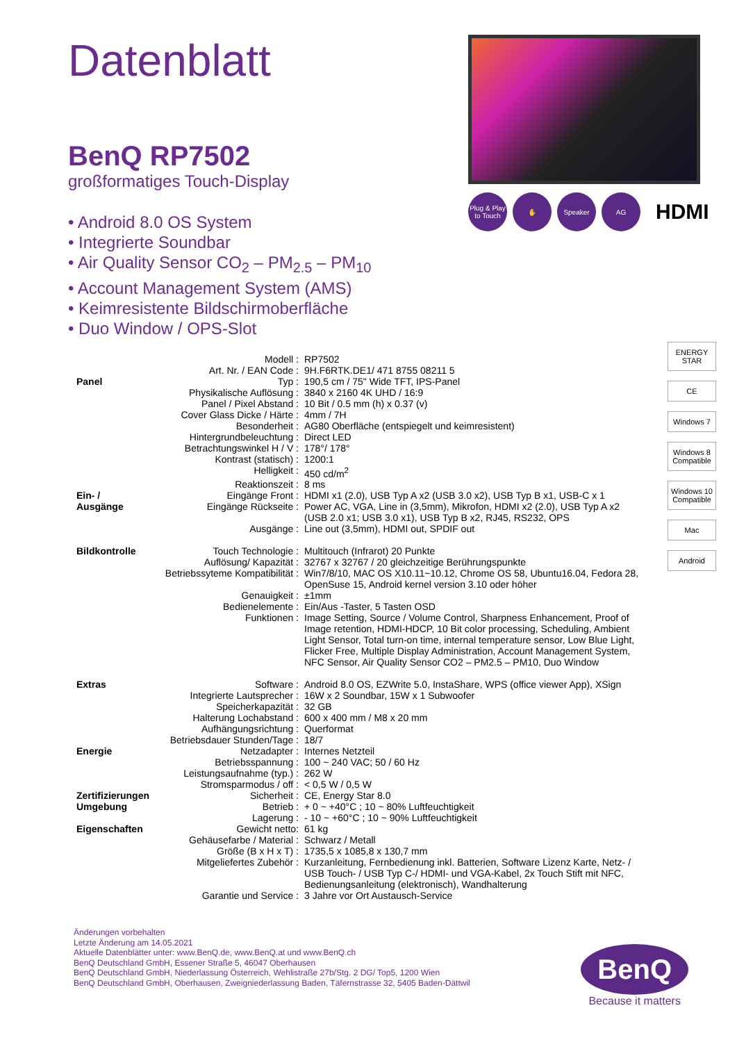Datenblatt
BenQ RP7502
großformatiges Touch-Display
• Android 8.0 OS System
• Integrierte Soundbar
• Air Quality Sensor CO<sub>2</sub> – PM<sub>2.5</sub> – PM<sub>10</sub>
• Account Management System (AMS)
• Keimresistente Bildschirmoberfläche
• Duo Window / OPS-Slot
Plug & Play to Touch
✋ Speaker AG
HDMI
| | Modell : | RP7502 |
| | Art. Nr. / EAN Code : | 9H.F6RTK.DE1/ 471 8755 08211 5 |
| Panel | Typ : | 190,5 cm / 75" Wide TFT, IPS-Panel |
| | Physikalische Auflösung : | 3840 x 2160 4K UHD / 16:9 |
| | Panel / Pixel Abstand : | 10 Bit / 0.5 mm (h) x 0.37 (v) |
| | Cover Glass Dicke / Härte : | 4mm / 7H |
| | Besonderheit : | AG80 Oberfläche (entspiegelt und keimresistent) |
| | Hintergrundbeleuchtung : | Direct LED |
| | Betrachtungswinkel H / V : | 178°/ 178° |
| | Kontrast (statisch) : | 1200:1 |
| | Helligkeit : | 450 cd/m<sup>2</sup> |
| | Reaktionszeit : | 8 ms |
| Ein- / | Eingänge Front : | HDMI x1 (2.0), USB Typ A x2 (USB 3.0 x2), USB Typ B x1, USB-C x 1 |
| Ausgänge | Eingänge Rückseite : | Power AC, VGA, Line in (3,5mm), Mikrofon, HDMI x2 (2.0), USB Typ A x2 (USB 2.0 x1; USB 3.0 x1), USB Typ B x2, RJ45, RS232, OPS |
| | Ausgänge : | Line out (3,5mm), HDMI out, SPDIF out |
| Bildkontrolle | Touch Technologie : | Multitouch (Infrarot) 20 Punkte |
| | Auflösung/ Kapazität : | 32767 x 32767 / 20 gleichzeitige Berührungspunkte |
| | Betriebssyteme Kompatibilität : | Win7/8/10, MAC OS X10.11~10.12, Chrome OS 58, Ubuntu16.04, Fedora 28, OpenSuse 15, Android kernel version 3.10 oder höher |
| | Genauigkeit : | ±1mm |
| | Bedienelemente : | Ein/Aus -Taster, 5 Tasten OSD |
| | Funktionen : | Image Setting, Source / Volume Control, Sharpness Enhancement, Proof of Image retention, HDMI-HDCP, 10 Bit color processing, Scheduling, Ambient Light Sensor, Total turn-on time, internal temperature sensor, Low Blue Light, Flicker Free, Multiple Display Administration, Account Management System, NFC Sensor, Air Quality Sensor CO2 – PM2.5 – PM10, Duo Window |
| Extras | Software : | Android 8.0 OS, EZWrite 5.0, InstaShare, WPS (office viewer App), XSign |
| | Integrierte Lautsprecher : | 16W x 2 Soundbar, 15W x 1 Subwoofer |
| | Speicherkapazität : | 32 GB |
| | Halterung Lochabstand : | 600 x 400 mm / M8 x 20 mm |
| | Aufhängungsrichtung : | Querformat |
| | Betriebsdauer Stunden/Tage : | 18/7 |
| Energie | Netzadapter : | Internes Netzteil |
| | Betriebsspannung : | 100 ~ 240 VAC; 50 / 60 Hz |
| | Leistungsaufnahme (typ.) : | 262 W |
| | Stromsparmodus / off : | < 0,5 W / 0,5 W |
| Zertifizierungen | Sicherheit : | CE, Energy Star 8.0 |
| Umgebung | Betrieb : | + 0 ~ +40°C ; 10 ~ 80% Luftfeuchtigkeit |
| | Lagerung : | - 10 ~ +60°C ; 10 ~ 90% Luftfeuchtigkeit |
| Eigenschaften | Gewicht netto: | 61 kg |
| | Gehäusefarbe / Material : | Schwarz / Metall |
| | Größe (B x H x T) : | 1735,5 x 1085,8 x 130,7 mm |
| | Mitgeliefertes Zubehör : | Kurzanleitung, Fernbedienung inkl. Batterien, Software Lizenz Karte, Netz- / USB Touch- / USB Typ C-/ HDMI- und VGA-Kabel, 2x Touch Stift mit NFC, Bedienungsanleitung (elektronisch), Wandhalterung |
| | Garantie und Service : | 3 Jahre vor Ort Austausch-Service |
ENERGY STAR
CE
Windows 7
Windows 8 Compatible
Windows 10 Compatible
Mac
Android
Änderungen vorbehalten
Letzte Änderung am 14.05.2021
Aktuelle Datenblätter unter: www.BenQ.de, www.BenQ.at und www.BenQ.ch
BenQ Deutschland GmbH, Essener Straße 5, 46047 Oberhausen
BenQ Deutschland GmbH, Niederlassung Österreich, Wehlistraße 27b/Stg. 2 DG/ Top5, 1200 Wien
BenQ Deutschland GmbH, Oberhausen, Zweigniederlassung Baden, Täfernstrasse 32, 5405 Baden-Dättwil
BenQ
Because it matters